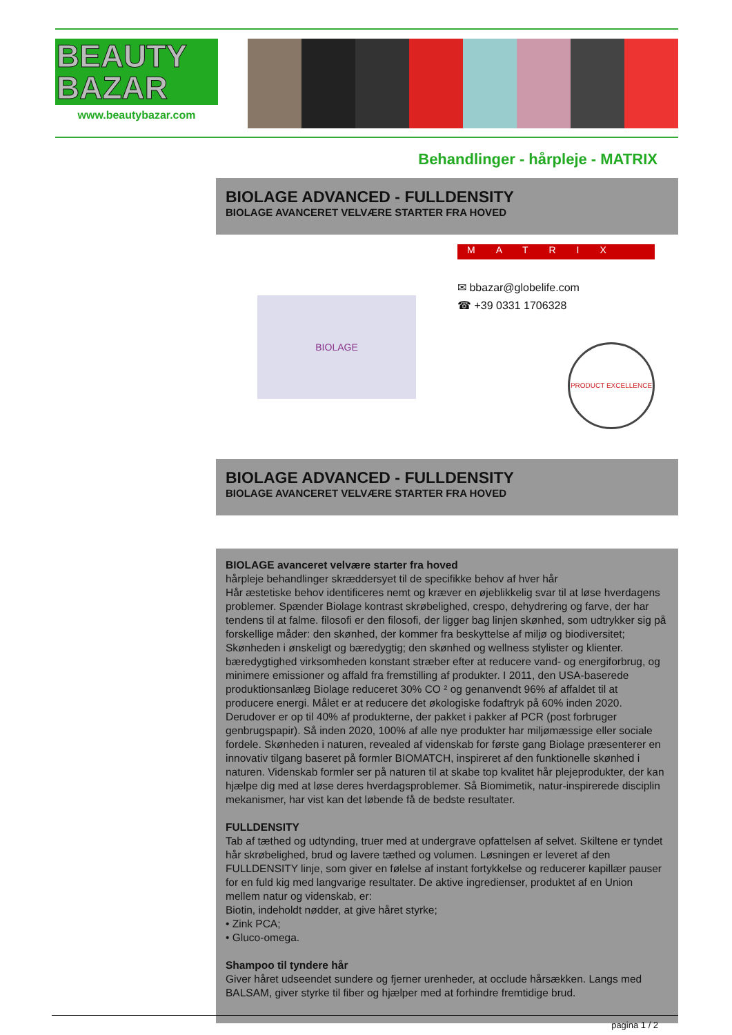BEAUTY BAZAR
www.beautybazar.com
Behandlinger - hårpleje - MATRIX
BIOLAGE ADVANCED - FULLDENSITY
BIOLAGE AVANCERET VELVÆRE STARTER FRA HOVED
BIOLAGE
MATRIX
✉ bbazar@globelife.com
☎ +39 0331 1706328
PRODUCT EXCELLENCE
BIOLAGE ADVANCED - FULLDENSITY
BIOLAGE AVANCERET VELVÆRE STARTER FRA HOVED
BIOLAGE avanceret velvære starter fra hoved
hårpleje behandlinger skræddersyet til de specifikke behov af hver hår
Hår æstetiske behov identificeres nemt og kræver en øjeblikkelig svar til at løse hverdagens problemer. Spænder Biolage kontrast skrøbelighed, crespo, dehydrering og farve, der har tendens til at falme. filosofi er den filosofi, der ligger bag linjen skønhed, som udtrykker sig på forskellige måder: den skønhed, der kommer fra beskyttelse af miljø og biodiversitet; Skønheden i ønskeligt og bæredygtig; den skønhed og wellness stylister og klienter. bæredygtighed virksomheden konstant stræber efter at reducere vand- og energiforbrug, og minimere emissioner og affald fra fremstilling af produkter. I 2011, den USA-baserede produktionsanlæg Biolage reduceret 30% CO ² og genanvendt 96% af affaldet til at producere energi. Målet er at reducere det økologiske fodaftryk på 60% inden 2020. Derudover er op til 40% af produkterne, der pakket i pakker af PCR (post forbruger genbrugspapir). Så inden 2020, 100% af alle nye produkter har miljømæssige eller sociale fordele. Skønheden i naturen, revealed af videnskab for første gang Biolage præsenterer en innovativ tilgang baseret på formler BIOMATCH, inspireret af den funktionelle skønhed i naturen. Videnskab formler ser på naturen til at skabe top kvalitet hår plejeprodukter, der kan hjælpe dig med at løse deres hverdagsproblemer. Så Biomimetik, natur-inspirerede disciplin mekanismer, har vist kan det løbende få de bedste resultater.
FULLDENSITY
Tab af tæthed og udtynding, truer med at undergrave opfattelsen af selvet. Skiltene er tyndet hår skrøbelighed, brud og lavere tæthed og volumen. Løsningen er leveret af den FULLDENSITY linje, som giver en følelse af instant fortykkelse og reducerer kapillær pauser for en fuld kig med langvarige resultater. De aktive ingredienser, produktet af en Union mellem natur og videnskab, er:
Biotin, indeholdt nødder, at give håret styrke;
• Zink PCA;
• Gluco-omega.
Shampoo til tyndere hår
Giver håret udseendet sundere og fjerner urenheder, at occlude hårsækken. Langs med BALSAM, giver styrke til fiber og hjælper med at forhindre fremtidige brud.
pagina 1 / 2